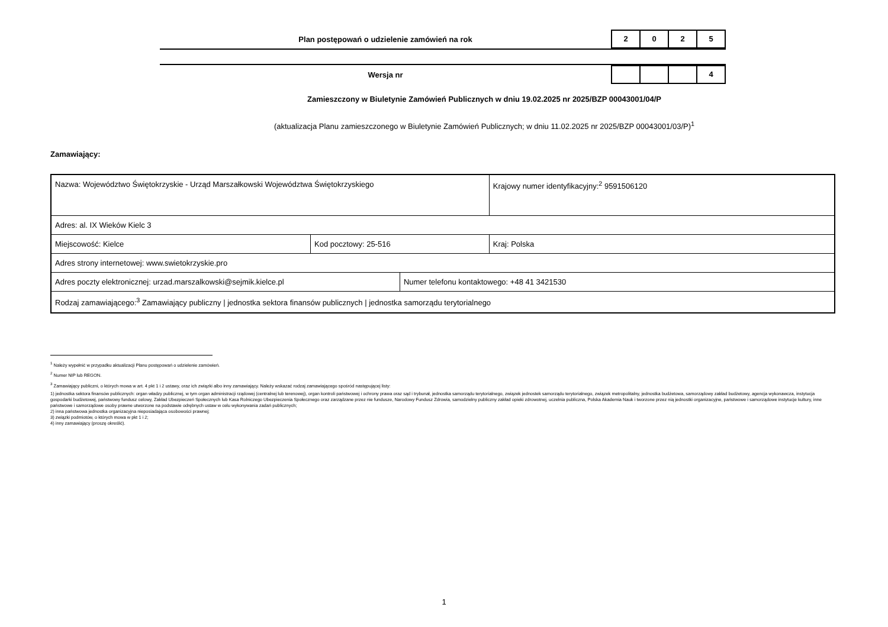Plan postępowań o udzielenie zamówień na rok
2 0 2 5
Wersja nr
4
Zamieszczony w Biuletynie Zamówień Publicznych w dniu 19.02.2025 nr 2025/BZP 00043001/04/P
(aktualizacja Planu zamieszczonego w Biuletynie Zamówień Publicznych; w dniu 11.02.2025 nr 2025/BZP 00043001/03/P)<sup>1</sup>
Zamawiający:
| Nazwa: Województwo Świętokrzyskie - Urząd Marszałkowski Województwa Świętokrzyskiego | | | Krajowy numer identyfikacyjny:<sup>2</sup> 9591506120 |
| Adres: al. IX Wieków Kielc 3 | | | |
| Miejscowość: Kielce | Kod pocztowy: 25-516 | | Kraj: Polska |
| Adres strony internetowej: www.swietokrzyskie.pro | | | |
| Adres poczty elektronicznej: urzad.marszalkowski@sejmik.kielce.pl | | Numer telefonu kontaktowego: +48 41 3421530 | |
| Rodzaj zamawiającego:<sup>3</sup> Zamawiający publiczny / jednostka sektora finansów publicznych / jednostka samorządu terytorialnego | | | |
<sup>1</sup> Należy wypełnić w przypadku aktualizacji Planu postępowań o udzielenie zamówień.
<sup>2</sup> Numer NIP lub REGON.
<sup>3</sup> Zamawiający publiczni, o których mowa w art. 4 pkt 1 i 2 ustawy, oraz ich związki albo inny zamawiający. Należy wskazać rodzaj zamawiającego spośród następującej listy:
1) jednostka sektora finansów publicznych: organ władzy publicznej, w tym organ administracji rządowej (centralnej lub terenowej), organ kontroli państwowej i ochrony prawa oraz sąd i trybunał, jednostka samorządu terytorialnego, związek jednostek samorządu terytorialnego, związek metropolitalny, jednostka budżetowa, samorządowy zakład budżetowy, agencja wykonawcza, instytucja gospodarki budżetowej, państwowy fundusz celowy, Zakład Ubezpieczeń Społecznych lub Kasa Rolniczego Ubezpieczenia Społecznego oraz zarządzane przez nie fundusze, Narodowy Fundusz Zdrowia, samodzielny publiczny zakład opieki zdrowotnej, uczelnia publiczna, Polska Akademia Nauk i tworzone przez nią jednostki organizacyjne, państwowe i samorządowe instytucje kultury, inne państwowe i samorządowe osoby prawne utworzone na podstawie odrębnych ustaw w celu wykonywania zadań publicznych;
2) inna państwowa jednostka organizacyjna nieposiadająca osobowości prawnej;
3) związki podmiotów, o których mowa w pkt 1 i 2;
4) inny zamawiający (proszę określić).
1